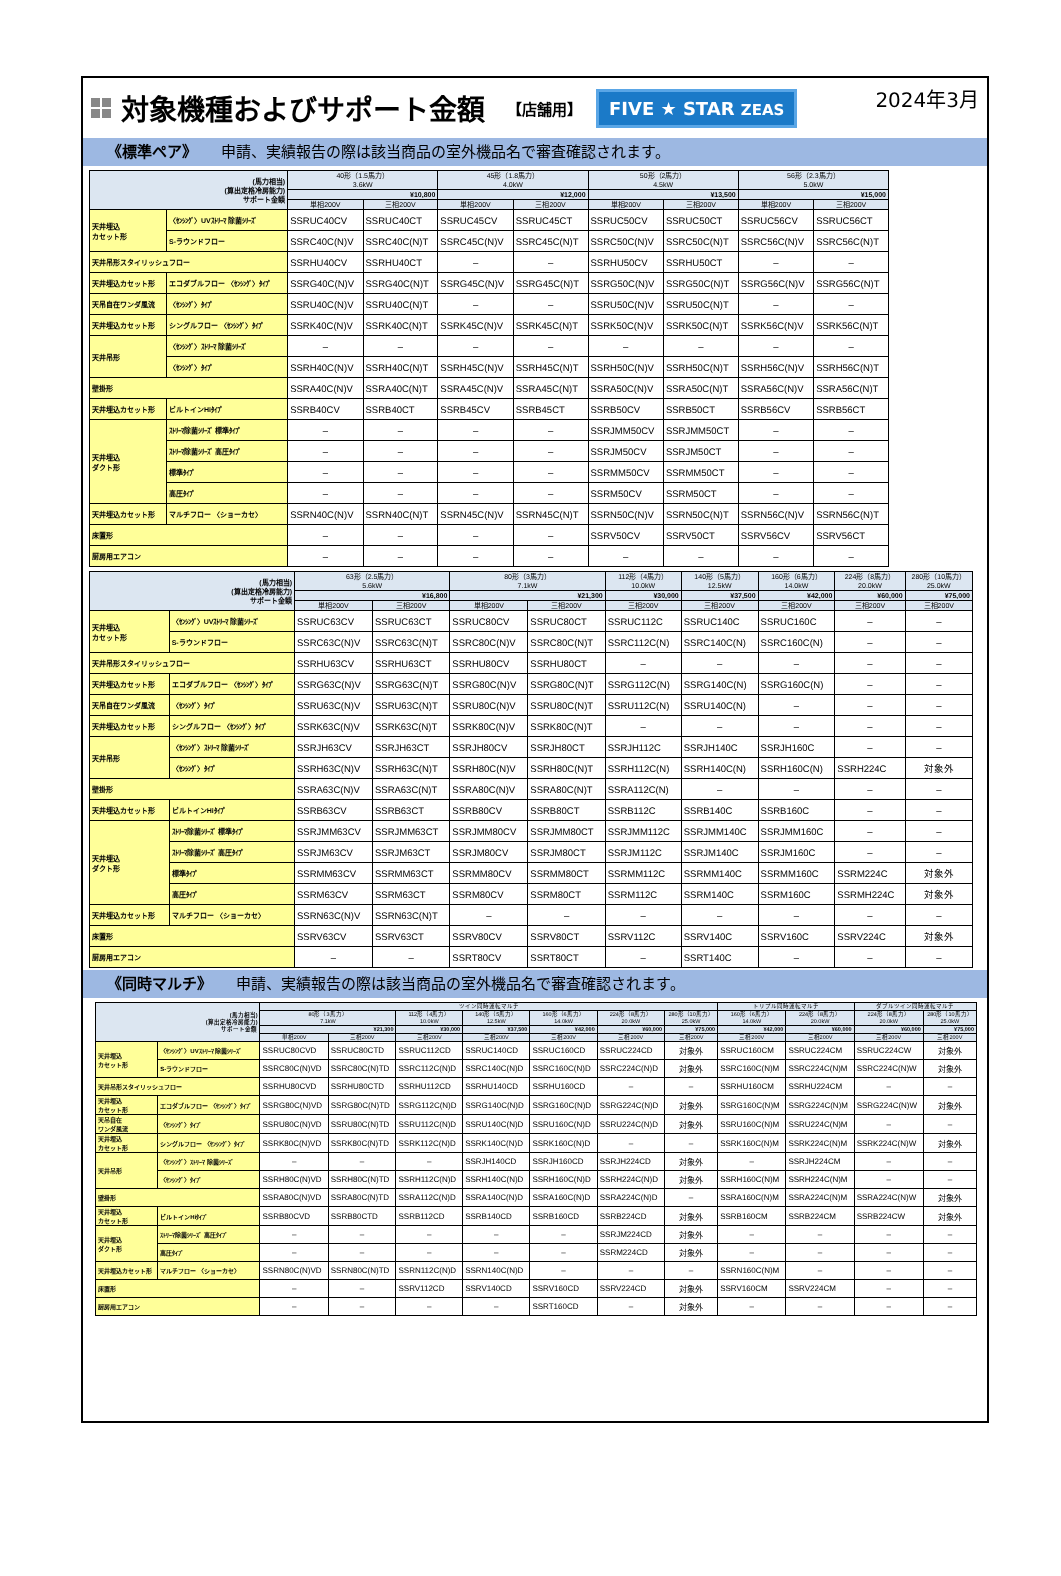対象機種およびサポート金額 【店舗用】 FIVE ★ STAR ZEAS 2024年3月
《標準ペア》 申請、実績報告の際は該当商品の室外機品名で審査確認されます。
| (馬力相当) (算出定格冷房能力) サポート金額 | | 40形（1.5馬力） 3.6kW | | 45形（1.8馬力） 4.0kW | | 50形（2馬力） 4.5kW | | 56形（2.3馬力） 5.0kW | |
| --- | --- | --- | --- | --- | --- | --- | --- | --- | --- |
| | | ¥10,800 | | ¥12,000 | | ¥13,500 | | ¥15,000 | |
| | | 単相200V | 三相200V | 単相200V | 三相200V | 単相200V | 三相200V | 単相200V | 三相200V |
| 天井埋込 カセット形 | 〈ｾﾝｼﾝｸﾞ〉UVｽﾄﾘｰﾏ 除菌ｼﾘｰｽﾞ | SSRUC40CV | SSRUC40CT | SSRUC45CV | SSRUC45CT | SSRUC50CV | SSRUC50CT | SSRUC56CV | SSRUC56CT |
| | S-ラウンドフロー | SSRC40C(N)V | SSRC40C(N)T | SSRC45C(N)V | SSRC45C(N)T | SSRC50C(N)V | SSRC50C(N)T | SSRC56C(N)V | SSRC56C(N)T |
| 天井吊形スタイリッシュフロー | | SSRHU40CV | SSRHU40CT | – | – | SSRHU50CV | SSRHU50CT | – | – |
| 天井埋込カセット形 | エコダブルフロー 〈ｾﾝｼﾝｸﾞ〉ﾀｲﾌﾟ | SSRG40C(N)V | SSRG40C(N)T | SSRG45C(N)V | SSRG45C(N)T | SSRG50C(N)V | SSRG50C(N)T | SSRG56C(N)V | SSRG56C(N)T |
| 天吊自在ワンダ風流 | 〈ｾﾝｼﾝｸﾞ〉ﾀｲﾌﾟ | SSRU40C(N)V | SSRU40C(N)T | – | – | SSRU50C(N)V | SSRU50C(N)T | – | – |
| 天井埋込カセット形 | シングルフロー 〈ｾﾝｼﾝｸﾞ〉ﾀｲﾌﾟ | SSRK40C(N)V | SSRK40C(N)T | SSRK45C(N)V | SSRK45C(N)T | SSRK50C(N)V | SSRK50C(N)T | SSRK56C(N)V | SSRK56C(N)T |
| 天井吊形 | 〈ｾﾝｼﾝｸﾞ〉ｽﾄﾘｰﾏ 除菌ｼﾘｰｽﾞ | – | – | – | – | – | – | – | – |
| | 〈ｾﾝｼﾝｸﾞ〉ﾀｲﾌﾟ | SSRH40C(N)V | SSRH40C(N)T | SSRH45C(N)V | SSRH45C(N)T | SSRH50C(N)V | SSRH50C(N)T | SSRH56C(N)V | SSRH56C(N)T |
| 壁掛形 | | SSRA40C(N)V | SSRA40C(N)T | SSRA45C(N)V | SSRA45C(N)T | SSRA50C(N)V | SSRA50C(N)T | SSRA56C(N)V | SSRA56C(N)T |
| 天井埋込カセット形 | ビルトインHiﾀｲﾌﾟ | SSRB40CV | SSRB40CT | SSRB45CV | SSRB45CT | SSRB50CV | SSRB50CT | SSRB56CV | SSRB56CT |
| 天井埋込 ダクト形 | ｽﾄﾘｰﾏ除菌ｼﾘｰｽﾞ 標準ﾀｲﾌﾟ | – | – | – | – | SSRJMM50CV | SSRJMM50CT | – | – |
| | ｽﾄﾘｰﾏ除菌ｼﾘｰｽﾞ 高圧ﾀｲﾌﾟ | – | – | – | – | SSRJM50CV | SSRJM50CT | – | – |
| | 標準ﾀｲﾌﾟ | – | – | – | – | SSRMM50CV | SSRMM50CT | – | – |
| | 高圧ﾀｲﾌﾟ | – | – | – | – | SSRM50CV | SSRM50CT | – | – |
| 天井埋込カセット形 | マルチフロー 〈ショーカセ〉 | SSRN40C(N)V | SSRN40C(N)T | SSRN45C(N)V | SSRN45C(N)T | SSRN50C(N)V | SSRN50C(N)T | SSRN56C(N)V | SSRN56C(N)T |
| 床置形 | | – | – | – | – | SSRV50CV | SSRV50CT | SSRV56CV | SSRV56CT |
| 厨房用エアコン | | – | – | – | – | – | – | – | – |
| (馬力相当) (算出定格冷房能力) サポート金額 | | 63形（2.5馬力） 5.6kW | | 80形（3馬力） 7.1kW | | 112形（4馬力） 10.0kW | 140形（5馬力） 12.5kW | 160形（6馬力） 14.0kW | 224形（8馬力） 20.0kW | 280形（10馬力） 25.0kW |
| --- | --- | --- | --- | --- | --- | --- | --- | --- | --- | --- |
| | | ¥16,800 | | ¥21,300 | | ¥30,000 | ¥37,500 | ¥42,000 | ¥60,000 | ¥75,000 |
| | | 単相200V | 三相200V | 単相200V | 三相200V | 三相200V | 三相200V | 三相200V | 三相200V | 三相200V |
| 天井埋込 カセット形 | 〈ｾﾝｼﾝｸﾞ〉UVｽﾄﾘｰﾏ 除菌ｼﾘｰｽﾞ | SSRUC63CV | SSRUC63CT | SSRUC80CV | SSRUC80CT | SSRUC112C | SSRUC140C | SSRUC160C | – | – |
| | S-ラウンドフロー | SSRC63C(N)V | SSRC63C(N)T | SSRC80C(N)V | SSRC80C(N)T | SSRC112C(N) | SSRC140C(N) | SSRC160C(N) | – | – |
| 天井吊形スタイリッシュフロー | | SSRHU63CV | SSRHU63CT | SSRHU80CV | SSRHU80CT | – | – | – | – | – |
| 天井埋込カセット形 | エコダブルフロー 〈ｾﾝｼﾝｸﾞ〉ﾀｲﾌﾟ | SSRG63C(N)V | SSRG63C(N)T | SSRG80C(N)V | SSRG80C(N)T | SSRG112C(N) | SSRG140C(N) | SSRG160C(N) | – | – |
| 天吊自在ワンダ風流 | 〈ｾﾝｼﾝｸﾞ〉ﾀｲﾌﾟ | SSRU63C(N)V | SSRU63C(N)T | SSRU80C(N)V | SSRU80C(N)T | SSRU112C(N) | SSRU140C(N) | – | – | – |
| 天井埋込カセット形 | シングルフロー 〈ｾﾝｼﾝｸﾞ〉ﾀｲﾌﾟ | SSRK63C(N)V | SSRK63C(N)T | SSRK80C(N)V | SSRK80C(N)T | – | – | – | – | – |
| 天井吊形 | 〈ｾﾝｼﾝｸﾞ〉ｽﾄﾘｰﾏ 除菌ｼﾘｰｽﾞ | SSRJH63CV | SSRJH63CT | SSRJH80CV | SSRJH80CT | SSRJH112C | SSRJH140C | SSRJH160C | – | – |
| | 〈ｾﾝｼﾝｸﾞ〉ﾀｲﾌﾟ | SSRH63C(N)V | SSRH63C(N)T | SSRH80C(N)V | SSRH80C(N)T | SSRH112C(N) | SSRH140C(N) | SSRH160C(N) | SSRH224C | 対象外 |
| 壁掛形 | | SSRA63C(N)V | SSRA63C(N)T | SSRA80C(N)V | SSRA80C(N)T | SSRA112C(N) | – | – | – | – |
| 天井埋込カセット形 | ビルトインHiﾀｲﾌﾟ | SSRB63CV | SSRB63CT | SSRB80CV | SSRB80CT | SSRB112C | SSRB140C | SSRB160C | – | – |
| 天井埋込 ダクト形 | ｽﾄﾘｰﾏ除菌ｼﾘｰｽﾞ 標準ﾀｲﾌﾟ | SSRJMM63CV | SSRJMM63CT | SSRJMM80CV | SSRJMM80CT | SSRJMM112C | SSRJMM140C | SSRJMM160C | – | – |
| | ｽﾄﾘｰﾏ除菌ｼﾘｰｽﾞ 高圧ﾀｲﾌﾟ | SSRJM63CV | SSRJM63CT | SSRJM80CV | SSRJM80CT | SSRJM112C | SSRJM140C | SSRJM160C | – | – |
| | 標準ﾀｲﾌﾟ | SSRMM63CV | SSRMM63CT | SSRMM80CV | SSRMM80CT | SSRMM112C | SSRMM140C | SSRMM160C | SSRM224C | 対象外 |
| | 高圧ﾀｲﾌﾟ | SSRM63CV | SSRM63CT | SSRM80CV | SSRM80CT | SSRM112C | SSRM140C | SSRM160C | SSRMH224C | 対象外 |
| 天井埋込カセット形 | マルチフロー 〈ショーカセ〉 | SSRN63C(N)V | SSRN63C(N)T | – | – | – | – | – | – | – |
| 床置形 | | SSRV63CV | SSRV63CT | SSRV80CV | SSRV80CT | SSRV112C | SSRV140C | SSRV160C | SSRV224C | 対象外 |
| 厨房用エアコン | | – | – | SSRT80CV | SSRT80CT | – | SSRT140C | – | – | – |
《同時マルチ》 申請、実績報告の際は該当商品の室外機品名で審査確認されます。
| (馬力相当) (算出定格冷房能力) サポート金額 | | ツイン同時運転マルチ | | | | | | | トリプル同時運転マルチ | | ダブルツイン同時運転マルチ | |
| --- | --- | --- | --- | --- | --- | --- | --- | --- | --- | --- | --- | --- |
| | | 80形（3馬力） 7.1kW | | 112形（4馬力） 10.0kW | 140形（5馬力） 12.5kW | 160形（6馬力） 14.0kW | 224形（8馬力） 20.0kW | 280形（10馬力） 25.0kW | 160形（6馬力） 14.0kW | 224形（8馬力） 20.0kW | 224形（8馬力） 20.0kW | 280形（10馬力） 25.0kW |
| | | ¥21,300 | | ¥30,000 | ¥37,500 | ¥42,000 | ¥60,000 | ¥75,000 | ¥42,000 | ¥60,000 | ¥60,000 | ¥75,000 |
| | | 単相200V | 三相200V | 三相200V | 三相200V | 三相200V | 三相200V | 三相200V | 三相200V | 三相200V | 三相200V | 三相200V |
| 天井埋込 カセット形 | 〈ｾﾝｼﾝｸﾞ〉UVｽﾄﾘｰﾏ 除菌ｼﾘｰｽﾞ | SSRUC80CVD | SSRUC80CTD | SSRUC112CD | SSRUC140CD | SSRUC160CD | SSRUC224CD | 対象外 | SSRUC160CM | SSRUC224CM | SSRUC224CW | 対象外 |
| | S-ラウンドフロー | SSRC80C(N)VD | SSRC80C(N)TD | SSRC112C(N)D | SSRC140C(N)D | SSRC160C(N)D | SSRC224C(N)D | 対象外 | SSRC160C(N)M | SSRC224C(N)M | SSRC224C(N)W | 対象外 |
| 天井吊形スタイリッシュフロー | | SSRHU80CVD | SSRHU80CTD | SSRHU112CD | SSRHU140CD | SSRHU160CD | – | – | SSRHU160CM | SSRHU224CM | – | – |
| 天井埋込 カセット形 | エコダブルフロー 〈ｾﾝｼﾝｸﾞ〉ﾀｲﾌﾟ | SSRG80C(N)VD | SSRG80C(N)TD | SSRG112C(N)D | SSRG140C(N)D | SSRG160C(N)D | SSRG224C(N)D | 対象外 | SSRG160C(N)M | SSRG224C(N)M | SSRG224C(N)W | 対象外 |
| 天吊自在 ワンダ風流 | 〈ｾﾝｼﾝｸﾞ〉ﾀｲﾌﾟ | SSRU80C(N)VD | SSRU80C(N)TD | SSRU112C(N)D | SSRU140C(N)D | SSRU160C(N)D | SSRU224C(N)D | 対象外 | SSRU160C(N)M | SSRU224C(N)M | – | – |
| 天井埋込 カセット形 | シングルフロー 〈ｾﾝｼﾝｸﾞ〉ﾀｲﾌﾟ | SSRK80C(N)VD | SSRK80C(N)TD | SSRK112C(N)D | SSRK140C(N)D | SSRK160C(N)D | – | – | SSRK160C(N)M | SSRK224C(N)M | SSRK224C(N)W | 対象外 |
| 天井吊形 | 〈ｾﾝｼﾝｸﾞ〉ｽﾄﾘｰﾏ 除菌ｼﾘｰｽﾞ | – | – | – | SSRJH140CD | SSRJH160CD | SSRJH224CD | 対象外 | – | SSRJH224CM | – | – |
| | 〈ｾﾝｼﾝｸﾞ〉ﾀｲﾌﾟ | SSRH80C(N)VD | SSRH80C(N)TD | SSRH112C(N)D | SSRH140C(N)D | SSRH160C(N)D | SSRH224C(N)D | 対象外 | SSRH160C(N)M | SSRH224C(N)M | – | – |
| 壁掛形 | | SSRA80C(N)VD | SSRA80C(N)TD | SSRA112C(N)D | SSRA140C(N)D | SSRA160C(N)D | SSRA224C(N)D | – | SSRA160C(N)M | SSRA224C(N)M | SSRA224C(N)W | 対象外 |
| 天井埋込 カセット形 | ビルトインHiﾀｲﾌﾟ | SSRB80CVD | SSRB80CTD | SSRB112CD | SSRB140CD | SSRB160CD | SSRB224CD | 対象外 | SSRB160CM | SSRB224CM | SSRB224CW | 対象外 |
| 天井埋込 ダクト形 | ｽﾄﾘｰﾏ除菌ｼﾘｰｽﾞ 高圧ﾀｲﾌﾟ | – | – | – | – | – | SSRJM224CD | 対象外 | – | – | – | – |
| | 高圧ﾀｲﾌﾟ | – | – | – | – | – | SSRM224CD | 対象外 | – | – | – | – |
| 天井埋込カセット形 | マルチフロー 〈ショーカセ〉 | SSRN80C(N)VD | SSRN80C(N)TD | SSRN112C(N)D | SSRN140C(N)D | – | – | – | SSRN160C(N)M | – | – | – |
| 床置形 | | – | – | SSRV112CD | SSRV140CD | SSRV160CD | SSRV224CD | 対象外 | SSRV160CM | SSRV224CM | – | – |
| 厨房用エアコン | | – | – | – | – | SSRT160CD | – | 対象外 | – | – | – | – |